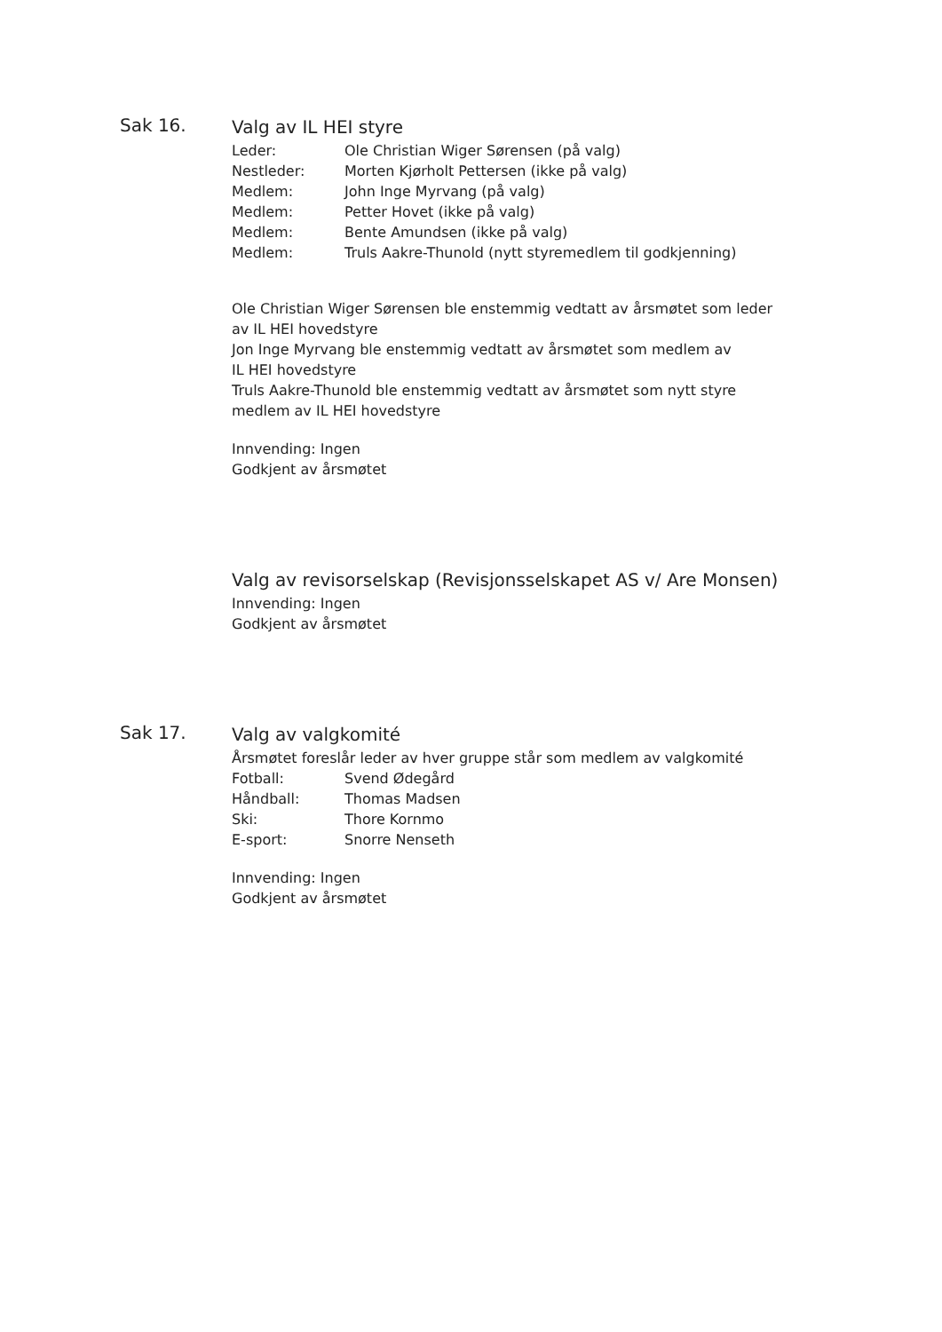Sak 16.
Valg av IL HEI styre
Leder: Ole Christian Wiger Sørensen (på valg)
Nestleder: Morten Kjørholt Pettersen (ikke på valg)
Medlem: John Inge Myrvang (på valg)
Medlem: Petter Hovet (ikke på valg)
Medlem: Bente Amundsen (ikke på valg)
Medlem: Truls Aakre-Thunold (nytt styremedlem til godkjenning)
Ole Christian Wiger Sørensen ble enstemmig vedtatt av årsmøtet som leder
av IL HEI hovedstyre
Jon Inge Myrvang ble enstemmig vedtatt av årsmøtet som medlem av
IL HEI hovedstyre
Truls Aakre-Thunold ble enstemmig vedtatt av årsmøtet som nytt styre
medlem av IL HEI hovedstyre
Innvending: Ingen
Godkjent av årsmøtet
Valg av revisorselskap (Revisjonsselskapet AS v/ Are Monsen)
Innvending: Ingen
Godkjent av årsmøtet
Sak 17.
Valg av valgkomité
Årsmøtet foreslår leder av hver gruppe står som medlem av valgkomité
Fotball: Svend Ødegård
Håndball: Thomas Madsen
Ski: Thore Kornmo
E-sport: Snorre Nenseth
Innvending: Ingen
Godkjent av årsmøtet